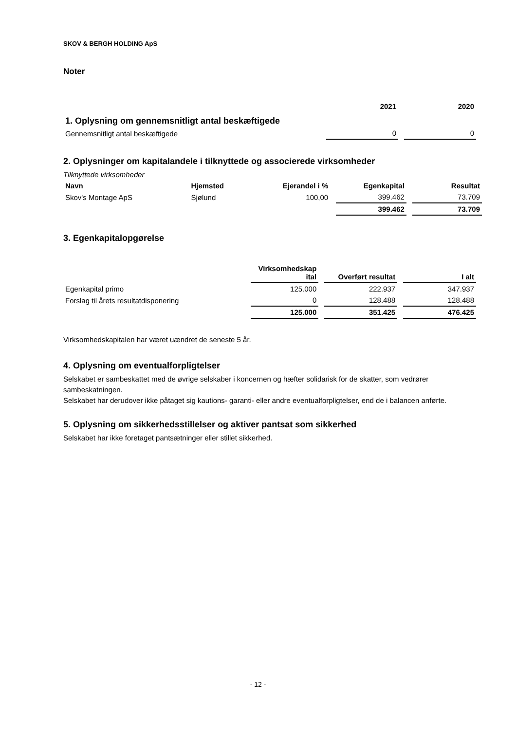SKOV & BERGH HOLDING ApS
Noter
| | 2021 | 2020 |
| --- | --- | --- |
| 1. Oplysning om gennemsnitligt antal beskæftigede | | |
| Gennemsnitligt antal beskæftigede | 0 | 0 |
2. Oplysninger om kapitalandele i tilknyttede og associerede virksomheder
Tilknyttede virksomheder
| Navn | Hjemsted | Ejerandel i % | Egenkapital | Resultat |
| --- | --- | --- | --- | --- |
| Skov's Montage ApS | Sjølund | 100,00 | 399.462 | 73.709 |
| | | | 399.462 | 73.709 |
3. Egenkapitalopgørelse
| | Virksomhedskap ital | Overført resultat | I alt |
| --- | --- | --- | --- |
| Egenkapital primo | 125.000 | 222.937 | 347.937 |
| Forslag til årets resultatdisponering | 0 | 128.488 | 128.488 |
| | 125.000 | 351.425 | 476.425 |
Virksomhedskapitalen har været uændret de seneste 5 år.
4. Oplysning om eventualforpligtelser
Selskabet er sambeskattet med de øvrige selskaber i koncernen og hæfter solidarisk for de skatter, som vedrører sambeskatningen.
Selskabet har derudover ikke påtaget sig kautions- garanti- eller andre eventualforpligtelser, end de i balancen anførte.
5. Oplysning om sikkerhedsstillelser og aktiver pantsat som sikkerhed
Selskabet har ikke foretaget pantsætninger eller stillet sikkerhed.
- 12 -